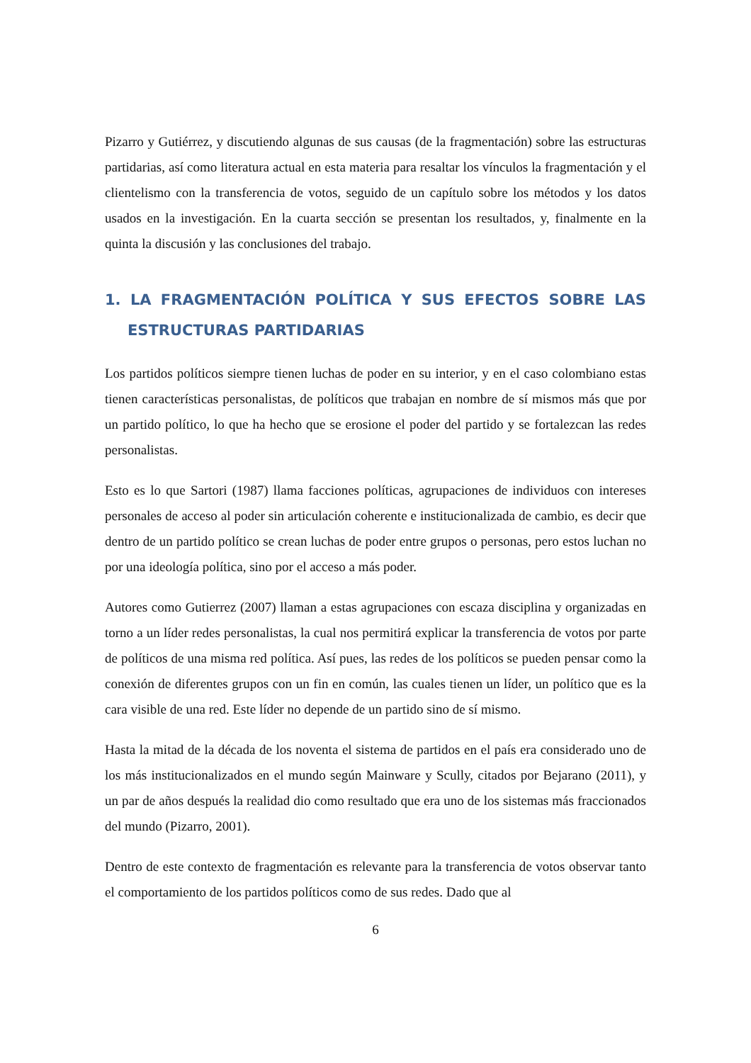Pizarro y Gutiérrez, y discutiendo algunas de sus causas (de la fragmentación) sobre las estructuras partidarias, así como literatura actual en esta materia para resaltar los vínculos la fragmentación y el clientelismo con la transferencia de votos, seguido de un capítulo sobre los métodos y los datos usados en la investigación. En la cuarta sección se presentan los resultados, y, finalmente en la quinta la discusión y las conclusiones del trabajo.
1. LA FRAGMENTACIÓN POLÍTICA Y SUS EFECTOS SOBRE LAS ESTRUCTURAS PARTIDARIAS
Los partidos políticos siempre tienen luchas de poder en su interior, y en el caso colombiano estas tienen características personalistas, de políticos que trabajan en nombre de sí mismos más que por un partido político, lo que ha hecho que se erosione el poder del partido y se fortalezcan las redes personalistas.
Esto es lo que Sartori (1987) llama facciones políticas, agrupaciones de individuos con intereses personales de acceso al poder sin articulación coherente e institucionalizada de cambio, es decir que dentro de un partido político se crean luchas de poder entre grupos o personas, pero estos luchan no por una ideología política, sino por el acceso a más poder.
Autores como Gutierrez (2007) llaman a estas agrupaciones con escaza disciplina y organizadas en torno a un líder redes personalistas, la cual nos permitirá explicar la transferencia de votos por parte de políticos de una misma red política. Así pues, las redes de los políticos se pueden pensar como la conexión de diferentes grupos con un fin en común, las cuales tienen un líder, un político que es la cara visible de una red. Este líder no depende de un partido sino de sí mismo.
Hasta la mitad de la década de los noventa el sistema de partidos en el país era considerado uno de los más institucionalizados en el mundo según Mainware y Scully, citados por Bejarano (2011), y un par de años después la realidad dio como resultado que era uno de los sistemas más fraccionados del mundo (Pizarro, 2001).
Dentro de este contexto de fragmentación es relevante para la transferencia de votos observar tanto el comportamiento de los partidos políticos como de sus redes. Dado que al
6